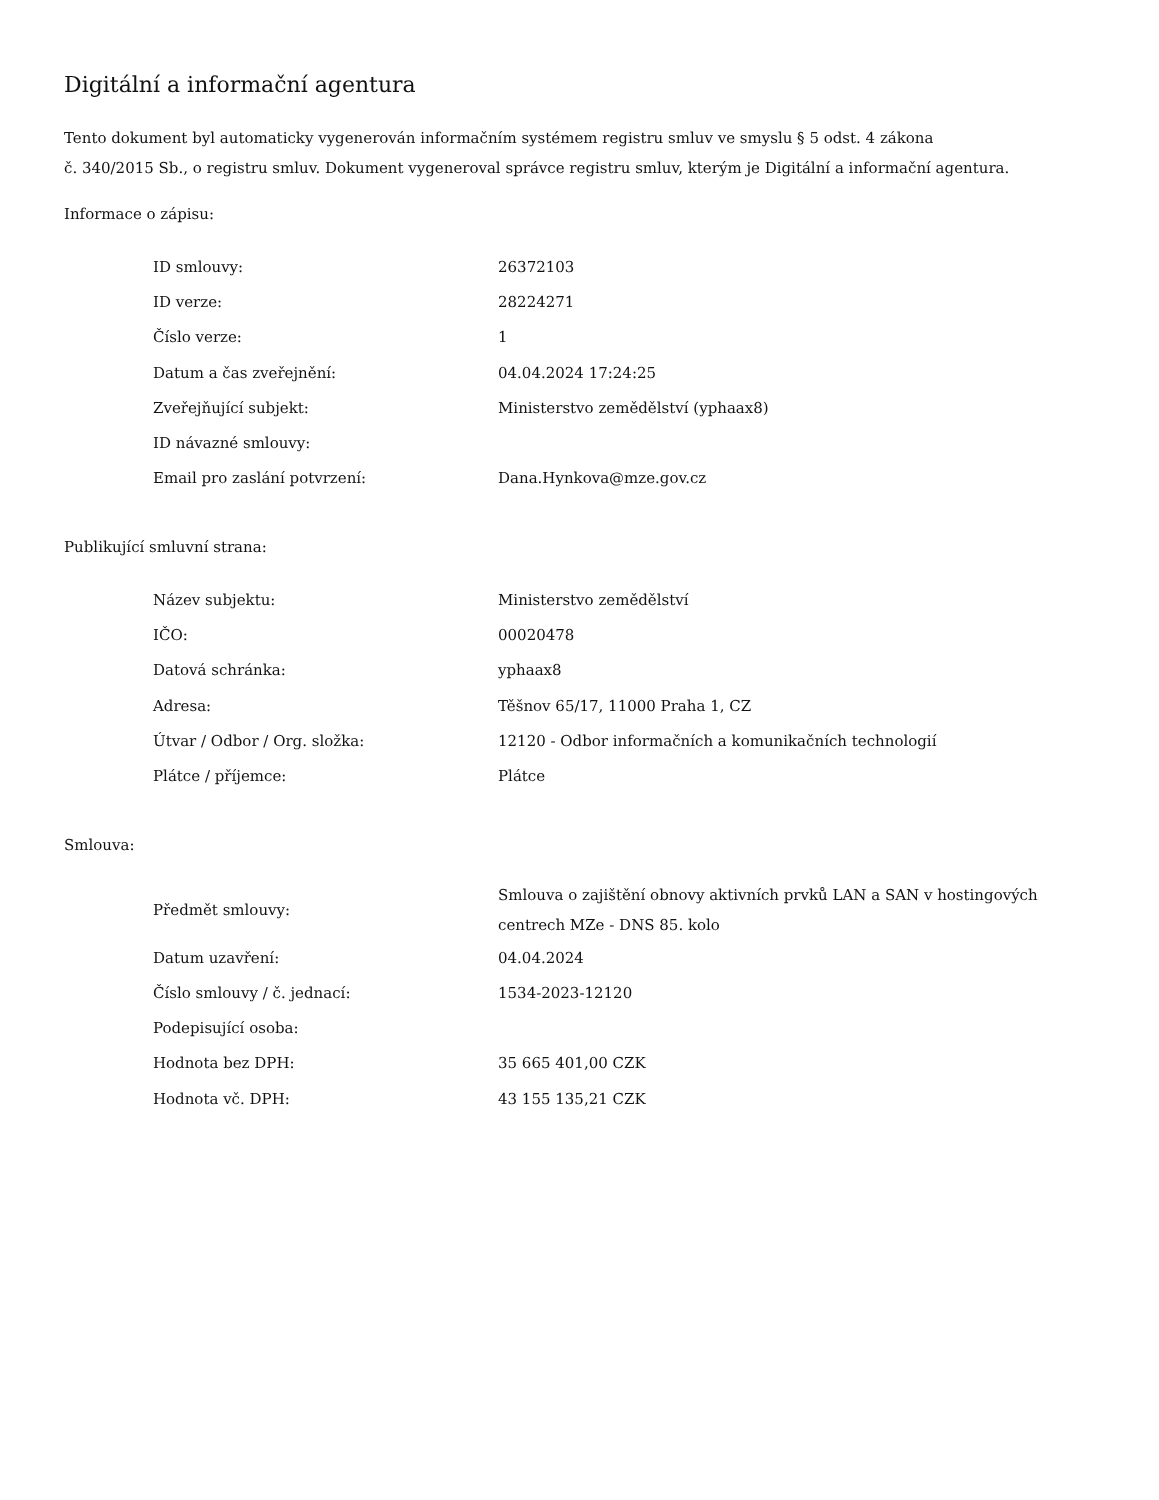Digitální a informační agentura
Tento dokument byl automaticky vygenerován informačním systémem registru smluv ve smyslu § 5 odst. 4 zákona
č. 340/2015 Sb., o registru smluv. Dokument vygeneroval správce registru smluv, kterým je Digitální a informační agentura.
Informace o zápisu:
| ID smlouvy: | 26372103 |
| ID verze: | 28224271 |
| Číslo verze: | 1 |
| Datum a čas zveřejnění: | 04.04.2024 17:24:25 |
| Zveřejňující subjekt: | Ministerstvo zemědělství (yphaax8) |
| ID návazné smlouvy: | |
| Email pro zaslání potvrzení: | Dana.Hynkova@mze.gov.cz |
Publikující smluvní strana:
| Název subjektu: | Ministerstvo zemědělství |
| IČO: | 00020478 |
| Datová schránka: | yphaax8 |
| Adresa: | Těšnov 65/17, 11000 Praha 1, CZ |
| Útvar / Odbor / Org. složka: | 12120 - Odbor informačních a komunikačních technologií |
| Plátce / příjemce: | Plátce |
Smlouva:
| Předmět smlouvy: | Smlouva o zajištění obnovy aktivních prvků LAN a SAN v hostingových centrech MZe - DNS 85. kolo |
| Datum uzavření: | 04.04.2024 |
| Číslo smlouvy / č. jednací: | 1534-2023-12120 |
| Podepisující osoba: | |
| Hodnota bez DPH: | 35 665 401,00 CZK |
| Hodnota vč. DPH: | 43 155 135,21 CZK |